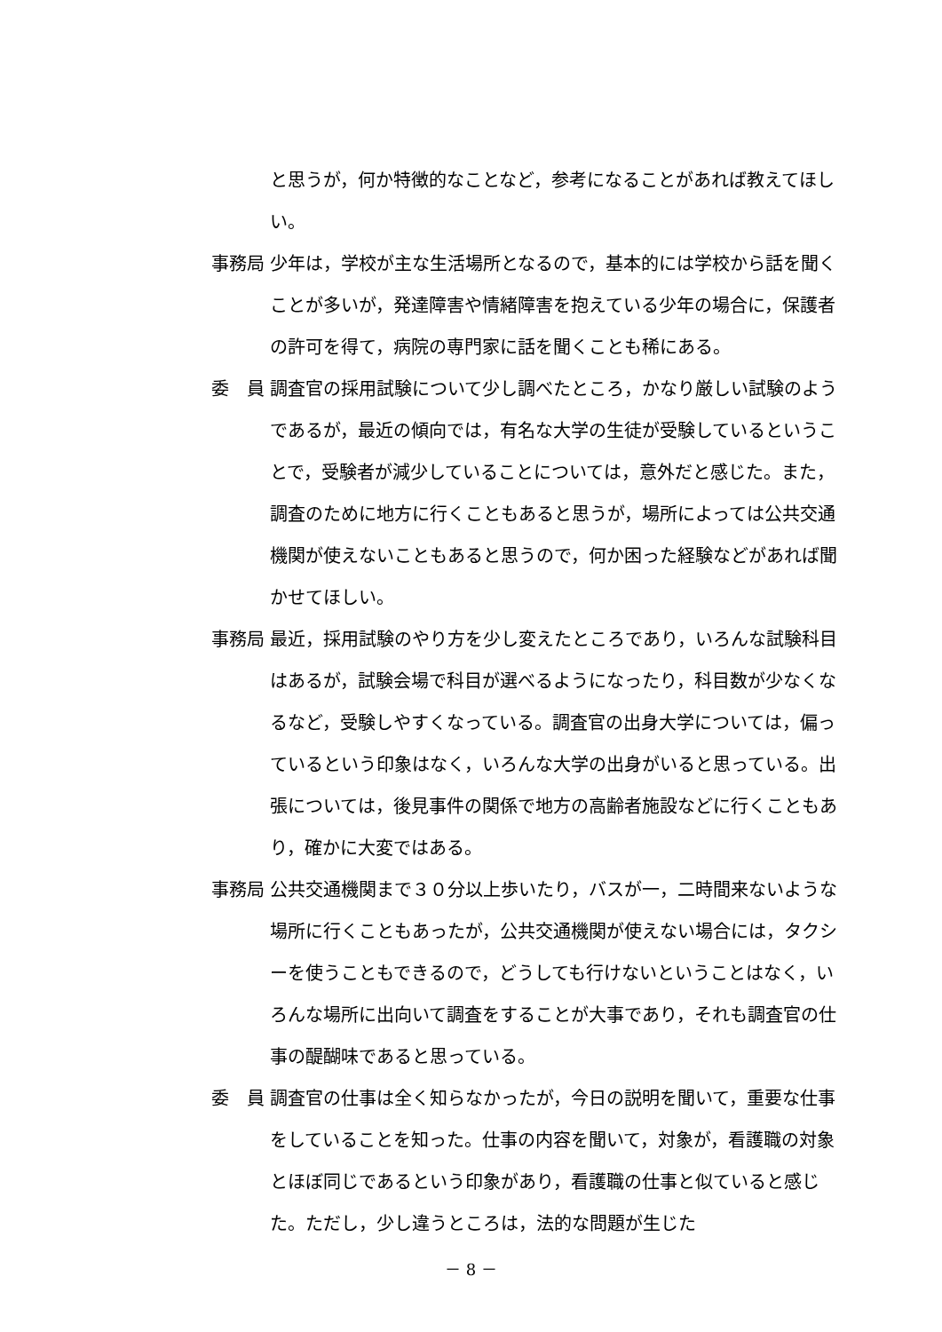と思うが，何か特徴的なことなど，参考になることがあれば教えてほしい。
事務局 少年は，学校が主な生活場所となるので，基本的には学校から話を聞くことが多いが，発達障害や情緒障害を抱えている少年の場合に，保護者の許可を得て，病院の専門家に話を聞くことも稀にある。
委　員 調査官の採用試験について少し調べたところ，かなり厳しい試験のようであるが，最近の傾向では，有名な大学の生徒が受験しているということで，受験者が減少していることについては，意外だと感じた。また，調査のために地方に行くこともあると思うが，場所によっては公共交通機関が使えないこともあると思うので，何か困った経験などがあれば聞かせてほしい。
事務局 最近，採用試験のやり方を少し変えたところであり，いろんな試験科目はあるが，試験会場で科目が選べるようになったり，科目数が少なくなるなど，受験しやすくなっている。調査官の出身大学については，偏っているという印象はなく，いろんな大学の出身がいると思っている。出張については，後見事件の関係で地方の高齢者施設などに行くこともあり，確かに大変ではある。
事務局 公共交通機関まで３０分以上歩いたり，バスが一，二時間来ないような場所に行くこともあったが，公共交通機関が使えない場合には，タクシーを使うこともできるので，どうしても行けないということはなく，いろんな場所に出向いて調査をすることが大事であり，それも調査官の仕事の醍醐味であると思っている。
委　員 調査官の仕事は全く知らなかったが，今日の説明を聞いて，重要な仕事をしていることを知った。仕事の内容を聞いて，対象が，看護職の対象とほぼ同じであるという印象があり，看護職の仕事と似ていると感じた。ただし，少し違うところは，法的な問題が生じた
－ 8 －